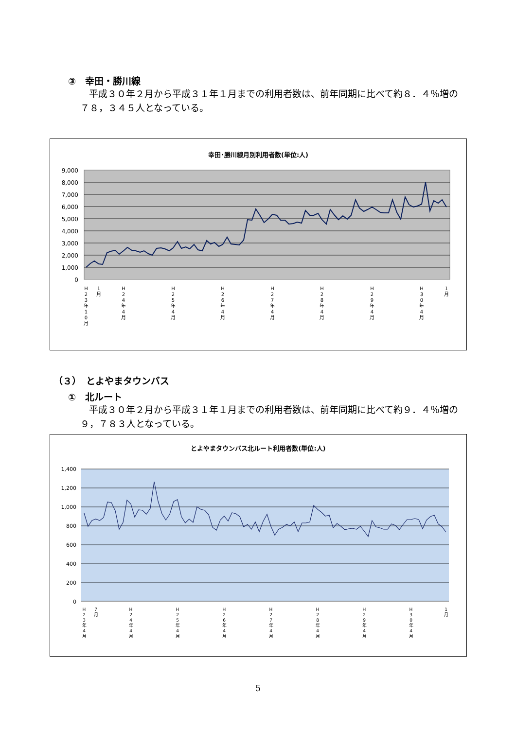③　幸田・勝川線
平成３０年２月から平成３１年１月までの利用者数は、前年同期に比べて約８．４％増の７８，３４５人となっている。
幸田･勝川線月別利用者数(単位:人)
9,000
8,000
7,000
6,000
5,000
4,000
3,000
2,000
1,000
0
H
2
3
年
1
0
月
1
月
H
2
4
年
4
月
H
2
5
年
4
月
H
2
6
年
4
月
H
2
7
年
4
月
H
2
8
年
4
月
H
2
9
年
4
月
H
3
0
年
4
月
1
月
（３）　とよやまタウンバス
①　北ルート
平成３０年２月から平成３１年１月までの利用者数は、前年同期に比べて約９．４％増の９，７８３人となっている。
とよやまタウンバス北ルート利用者数(単位:人)
1,400
1,200
1,000
800
600
400
200
0
H
2
3
年
4
月
7
月
H
2
4
年
4
月
H
2
5
年
4
月
H
2
6
年
4
月
H
2
7
年
4
月
H
2
8
年
4
月
H
2
9
年
4
月
H
3
0
年
4
月
1
月
5